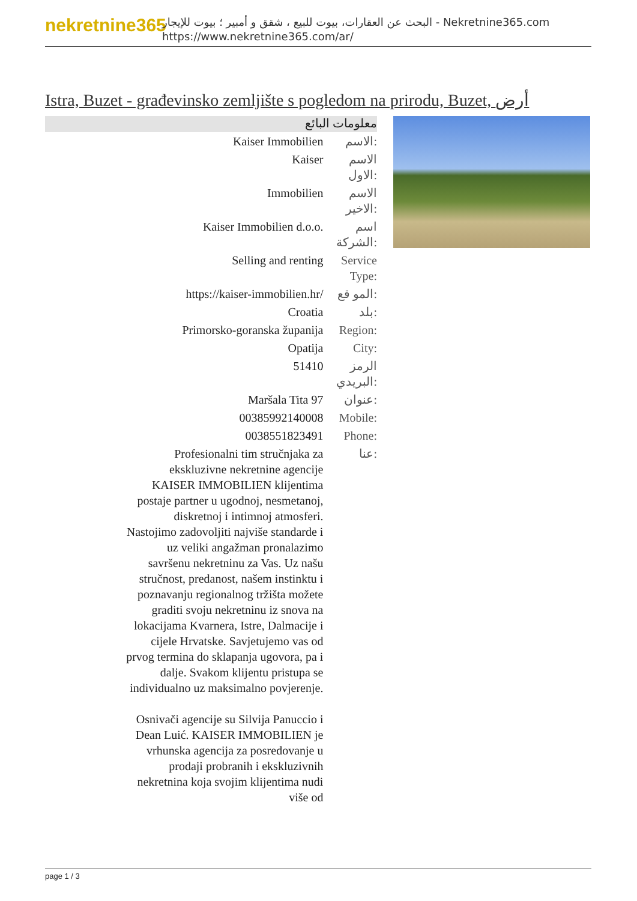nekretnine365
البحث عن العقارات، بيوت للبيع ، شقق و أمبير ؛ بيوت للإيجار - Nekretnine365.com
https://www.nekretnine365.com/ar/
Istra, Buzet - građevinsko zemljište s pogledom na prirodu, Buzet, أرض
معلومات البائع
| Kaiser Immobilien | الاسم: |
| Kaiser | الاسم الاول: |
| Immobilien | الاسم الاخير: |
| Kaiser Immobilien d.o.o. | اسم الشركة: |
| Selling and renting | Service Type: |
| https://kaiser-immobilien.hr/ | المو قع: |
| Croatia | بلد: |
| Primorsko-goranska županija | Region: |
| Opatija | City: |
| 51410 | الرمز البريدي: |
| Maršala Tita 97 | عنوان: |
| 00385992140008 | Mobile: |
| 0038551823491 | Phone: |
| Profesionalni tim stručnjaka za ekskluzivne nekretnine agencije KAISER IMMOBILIEN klijentima postaje partner u ugodnoj, nesmetanoj, diskretnoj i intimnoj atmosferi. Nastojimo zadovoljiti najviše standarde i uz veliki angažman pronalazimo savršenu nekretninu za Vas. Uz našu stručnost, predanost, našem instinktu i poznavanju regionalnog tržišta možete graditi svoju nekretninu iz snova na lokacijama Kvarnera, Istre, Dalmacije i cijele Hrvatske. Savjetujemo vas od prvog termina do sklapanja ugovora, pa i dalje. Svakom klijentu pristupa se individualno uz maksimalno povjerenje. Osnivači agencije su Silvija Panuccio i Dean Luić. KAISER IMMOBILIEN je vrhunska agencija za posredovanje u prodaji probranih i ekskluzivnih nekretnina koja svojim klijentima nudi više od | عنا: |
page 1 / 3